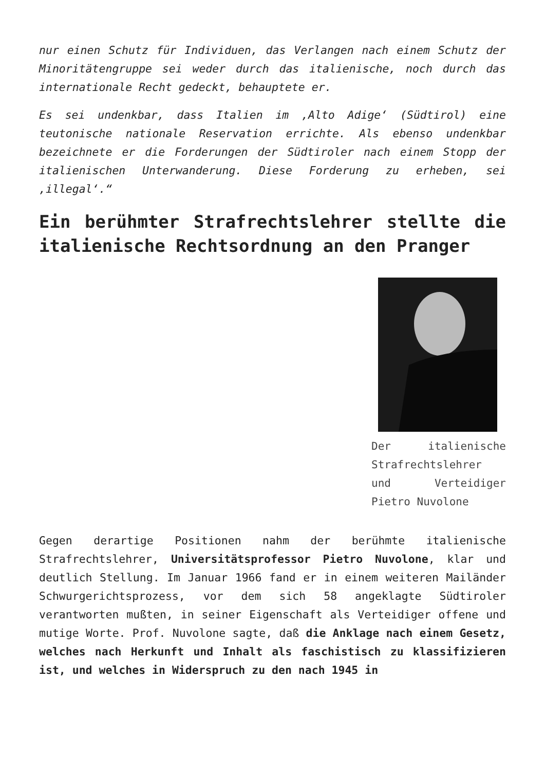nur einen Schutz für Individuen, das Verlangen nach einem Schutz der Minoritätengruppe sei weder durch das italienische, noch durch das internationale Recht gedeckt, behauptete er.
Es sei undenkbar, dass Italien im ‚Alto Adige‘ (Südtirol) eine teutonische nationale Reservation errichte. Als ebenso undenkbar bezeichnete er die Forderungen der Südtiroler nach einem Stopp der italienischen Unterwanderung. Diese Forderung zu erheben, sei ‚illegal‘.“
Ein berühmter Strafrechtslehrer stellte die italienische Rechtsordnung an den Pranger
Der italienische Strafrechtslehrer und Verteidiger Pietro Nuvolone
Gegen derartige Positionen nahm der berühmte italienische Strafrechtslehrer, Universitätsprofessor Pietro Nuvolone, klar und deutlich Stellung. Im Januar 1966 fand er in einem weiteren Mailänder Schwurgerichtsprozess, vor dem sich 58 angeklagte Südtiroler verantworten mußten, in seiner Eigenschaft als Verteidiger offene und mutige Worte. Prof. Nuvolone sagte, daß die Anklage nach einem Gesetz, welches nach Herkunft und Inhalt als faschistisch zu klassifizieren ist, und welches in Widerspruch zu den nach 1945 in